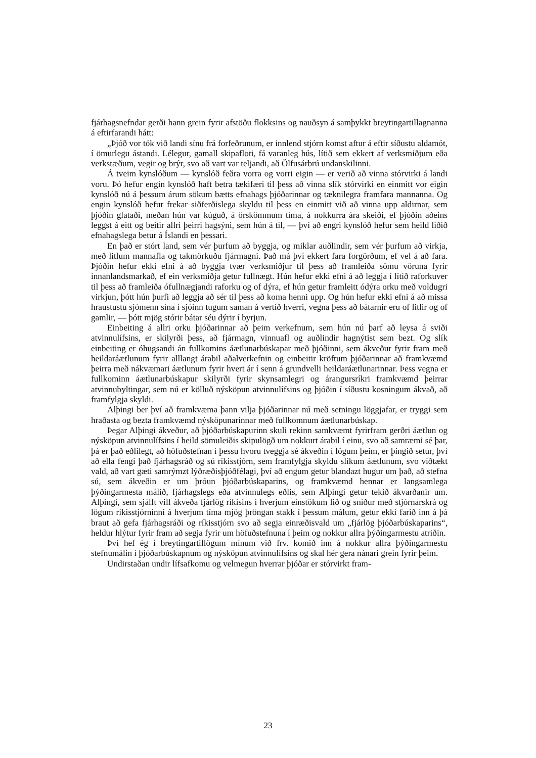fjárhagsnefndar gerði hann grein fyrir afstöðu flokksins og nauðsyn á samþykkt breytingartillagnanna á eftirfarandi hátt:
„Þjóð vor tók við landi sínu frá forfeðrunum, er innlend stjórn komst aftur á eftir síðustu aldamót, í ömurlegu ástandi. Lélegur, gamall skipafloti, fá varanleg hús, lítið sem ekkert af verksmiðjum eða verkstæðum, vegir og brýr, svo að vart var teljandi, að Ölfusárbrú undanskilinni.
Á tveim kynslóðum — kynslóð feðra vorra og vorri eigin — er verið að vinna stórvirki á landi voru. Þó hefur engin kynslóð haft betra tækifæri til þess að vinna slík stórvirki en einmitt vor eigin kynslóð nú á þessum árum sökum bætts efnahags þjóðarinnar og tæknilegra framfara mannanna. Og engin kynslóð hefur frekar siðferðislega skyldu til þess en einmitt við að vinna upp aldirnar, sem þjóðin glataði, meðan hún var kúguð, á örskömmum tíma, á nokkurra ára skeiði, ef þjóðin aðeins leggst á eitt og beitir allri þeirri hagsýni, sem hún á til, — því að engri kynslóð hefur sem heild liðið efnahagslega betur á Íslandi en þessari.
En það er stórt land, sem vér þurfum að byggja, og miklar auðlindir, sem vér þurfum að virkja, með litlum mannafla og takmörkuðu fjármagni. Það má því ekkert fara forgörðum, ef vel á að fara. Þjóðin hefur ekki efni á að byggja tvær verksmiðjur til þess að framleiða sömu vöruna fyrir innanlandsmarkað, ef ein verksmiðja getur fullnægt. Hún hefur ekki efni á að leggja í lítið raforkuver til þess að framleiða ófullnægjandi raforku og of dýra, ef hún getur framleitt ódýra orku með voldugri virkjun, þótt hún þurfi að leggja að sér til þess að koma henni upp. Og hún hefur ekki efni á að missa hraustustu sjómenn sína í sjóinn tugum saman á vertíð hverri, vegna þess að bátarnir eru of litlir og of gamlir, — þótt mjög stórir bátar séu dýrir í byrjun.
Einbeiting á allri orku þjóðarinnar að þeim verkefnum, sem hún nú þarf að leysa á sviði atvinnulífsins, er skilyrði þess, að fjármagn, vinnuafl og auðlindir hagnýtist sem bezt. Og slík einbeiting er óhugsandi án fullkomins áætlunarbúskapar með þjóðinni, sem ákveður fyrir fram með heildaráætlunum fyrir alllangt árabil aðalverkefnin og einbeitir kröftum þjóðarinnar að framkvæmd þeirra með nákvæmari áætlunum fyrir hvert ár í senn á grundvelli heildaráætlunarinnar. Þess vegna er fullkominn áætlunarbúskapur skilyrði fyrir skynsamlegri og árangursríkri framkvæmd þeirrar atvinnubyltingar, sem nú er kölluð nýsköpun atvinnulífsins og þjóðin í síðustu kosningum ákvað, að framfylgja skyldi.
Alþingi ber því að framkvæma þann vilja þjóðarinnar nú með setningu löggjafar, er tryggi sem hraðasta og bezta framkvæmd nýsköpunarinnar með fullkomnum áætlunarbúskap.
Þegar Alþingi ákveður, að þjóðarbúskapurinn skuli rekinn samkvæmt fyrirfram gerðri áætlun og nýsköpun atvinnulífsins í heild sömuleiðis skipulögð um nokkurt árabil í einu, svo að samræmi sé þar, þá er það eðlilegt, að höfuðstefnan í þessu hvoru tveggja sé ákveðin í lögum þeim, er þingið setur, því að ella fengi það fjárhagsráð og sú ríkisstjórn, sem framfylgja skyldu slíkum áætlunum, svo víðtækt vald, að vart gæti samrýmzt lýðræðisþjóðfélagi, því að engum getur blandazt hugur um það, að stefna sú, sem ákveðin er um þróun þjóðarbúskaparins, og framkvæmd hennar er langsamlega þýðingarmesta málið, fjárhagslegs eða atvinnulegs eðlis, sem Alþingi getur tekið ákvarðanir um. Alþingi, sem sjálft vill ákveða fjárlög ríkisins í hverjum einstökum lið og sníður með stjórnarskrá og lögum ríkisstjórninni á hverjum tíma mjög þröngan stakk í þessum málum, getur ekki farið inn á þá braut að gefa fjárhagsráði og ríkisstjórn svo að segja einræðisvald um „fjárlög þjóðarbúskaparins“, heldur hlýtur fyrir fram að segja fyrir um höfuðstefnuna í þeim og nokkur allra þýðingarmestu atriðin.
Því hef ég í breytingartillögum mínum við frv. komið inn á nokkur allra þýðingarmestu stefnumálin í þjóðarbúskapnum og nýsköpun atvinnulífsins og skal hér gera nánari grein fyrir þeim.
Undirstaðan undir lífsafkomu og velmegun hverrar þjóðar er stórvirkt fram-
23